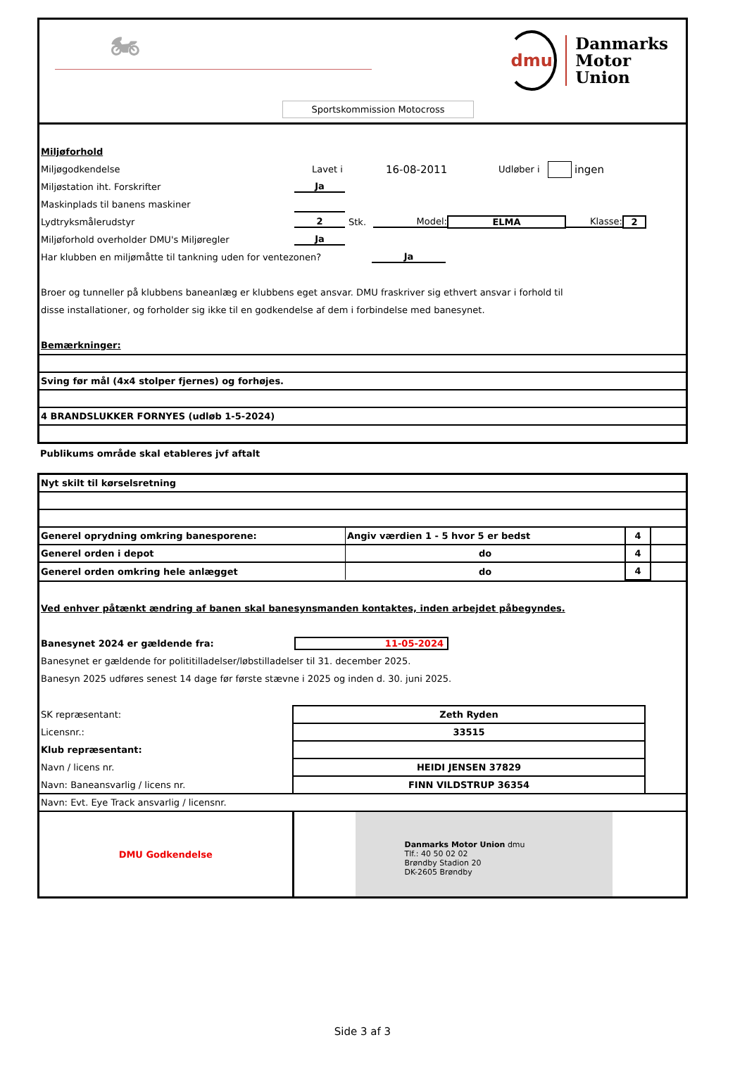🏍
dmu
Danmarks
Motor
Union
Sportskommission Motocross
Miljøforhold
Miljøgodkendelse Lavet i 16-08-2011 Udløber i ingen
Miljøstation iht. Forskrifter Ja
Maskinplads til banens maskiner
Lydtryksmålerudstyr 2 Stk. Model: ELMA Klasse: 2
Miljøforhold overholder DMU's Miljøregler Ja
Har klubben en miljømåtte til tankning uden for ventezonen? Ja
Broer og tunneller på klubbens baneanlæg er klubbens eget ansvar. DMU fraskriver sig ethvert ansvar i forhold til
disse installationer, og forholder sig ikke til en godkendelse af dem i forbindelse med banesynet.
Bemærkninger:
| Sving før mål (4x4 stolper fjernes) og forhøjes. |
| 4 BRANDSLUKKER FORNYES (udløb 1-5-2024) |
Publikums område skal etableres jvf aftalt
| Nyt skilt til kørselsretning | | | |
| Generel oprydning omkring banesporene: | Angiv værdien 1 - 5 hvor 5 er bedst | 4 | |
| Generel orden i depot | do | 4 | |
| Generel orden omkring hele anlægget | do | 4 | |
Ved enhver påtænkt ændring af banen skal banesynsmanden kontaktes, inden arbejdet påbegyndes.
Banesynet 2024 er gældende fra: 11-05-2024
Banesynet er gældende for polititilladelser/løbstilladelser til 31. december 2025.
Banesyn 2025 udføres senest 14 dage før første stævne i 2025 og inden d. 30. juni 2025.
| SK repræsentant: | Zeth Ryden | |
| Licensnr.: | 33515 | |
| Klub repræsentant: | | |
| Navn / licens nr. | HEIDI JENSEN 37829 | |
| Navn: Baneansvarlig / licens nr. | FINN VILDSTRUP 36354 | |
| Navn: Evt. Eye Track ansvarlig / licensnr. | | |
| DMU Godkendelse | Danmarks Motor Union dmu Tlf.: 40 50 02 02 Brøndby Stadion 20 DK-2605 Brøndby | |
Side 3 af 3